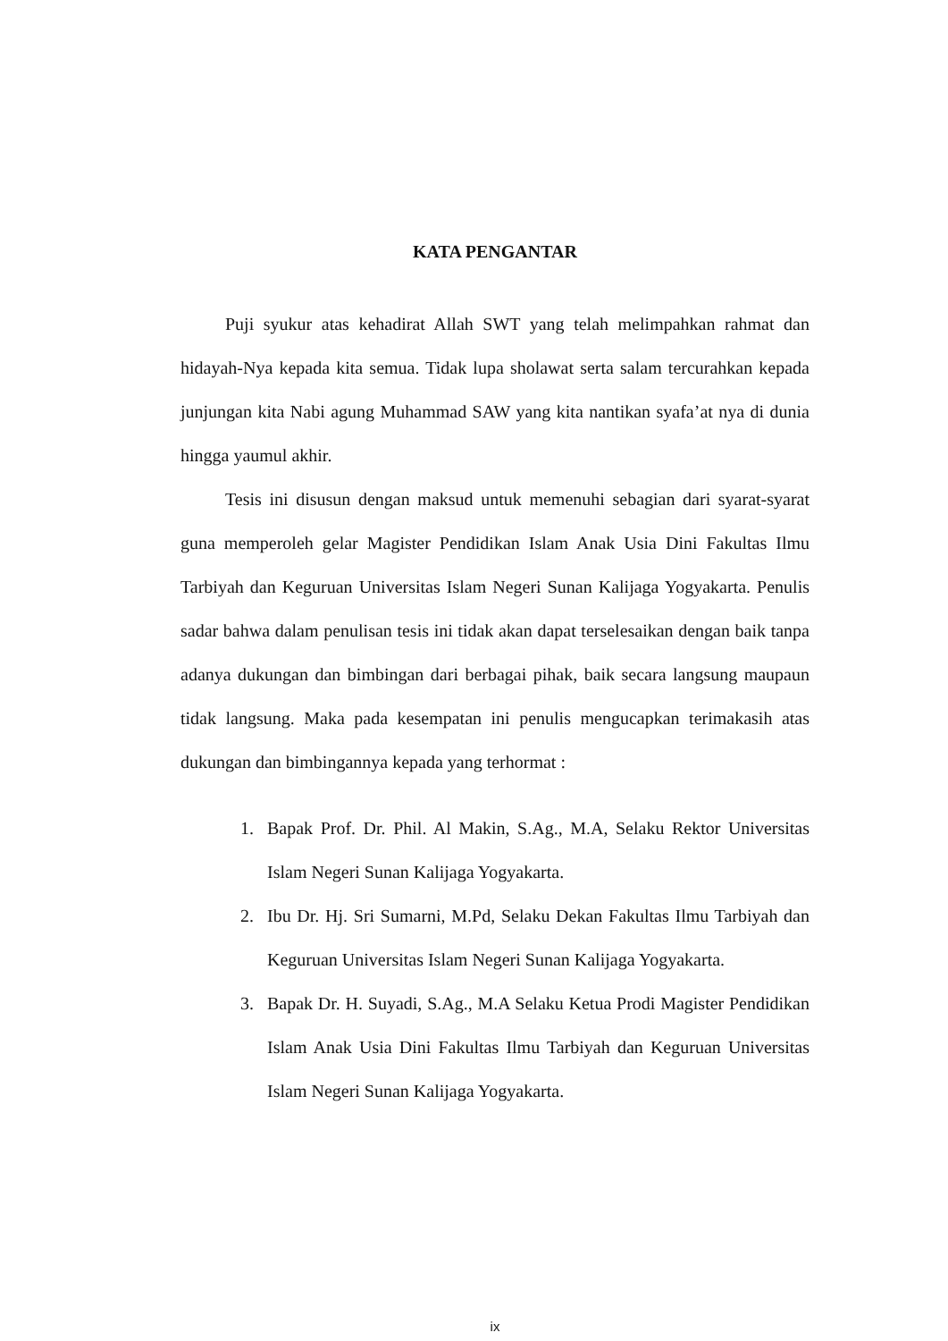KATA PENGANTAR
Puji syukur atas kehadirat Allah SWT yang telah melimpahkan rahmat dan hidayah-Nya kepada kita semua. Tidak lupa sholawat serta salam tercurahkan kepada junjungan kita Nabi agung Muhammad SAW yang kita nantikan syafa’at nya di dunia hingga yaumul akhir.
Tesis ini disusun dengan maksud untuk memenuhi sebagian dari syarat-syarat guna memperoleh gelar Magister Pendidikan Islam Anak Usia Dini Fakultas Ilmu Tarbiyah dan Keguruan Universitas Islam Negeri Sunan Kalijaga Yogyakarta. Penulis sadar bahwa dalam penulisan tesis ini tidak akan dapat terselesaikan dengan baik tanpa adanya dukungan dan bimbingan dari berbagai pihak, baik secara langsung maupaun tidak langsung. Maka pada kesempatan ini penulis mengucapkan terimakasih atas dukungan dan bimbingannya kepada yang terhormat :
1. Bapak Prof. Dr. Phil. Al Makin, S.Ag., M.A, Selaku Rektor Universitas Islam Negeri Sunan Kalijaga Yogyakarta.
2. Ibu Dr. Hj. Sri Sumarni, M.Pd, Selaku Dekan Fakultas Ilmu Tarbiyah dan Keguruan Universitas Islam Negeri Sunan Kalijaga Yogyakarta.
3. Bapak Dr. H. Suyadi, S.Ag., M.A Selaku Ketua Prodi Magister Pendidikan Islam Anak Usia Dini Fakultas Ilmu Tarbiyah dan Keguruan Universitas Islam Negeri Sunan Kalijaga Yogyakarta.
ix